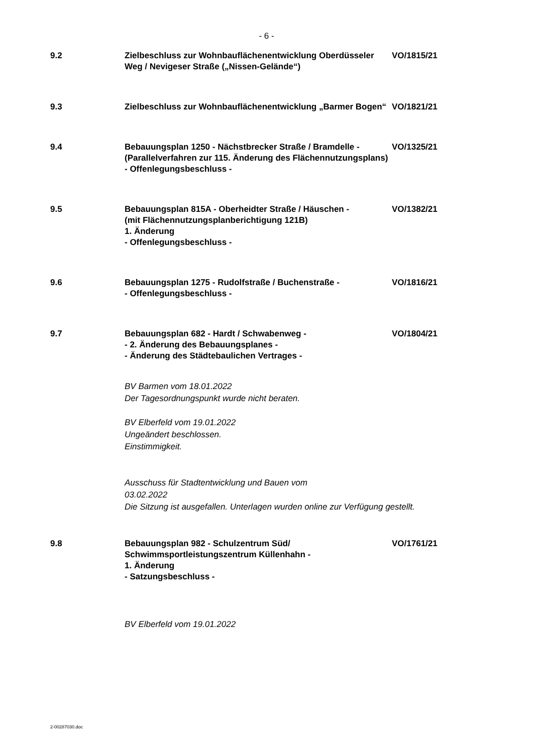- 6 -
9.2 Zielbeschluss zur Wohnbauflächenentwicklung Oberdüsseler Weg / Nevigeser Straße („Nissen-Gelände“)
VO/1815/21
9.3 Zielbeschluss zur Wohnbauflächenentwicklung „Barmer Bogen“
VO/1821/21
9.4 Bebauungsplan 1250 - Nächstbrecker Straße / Bramdelle -
(Parallelverfahren zur 115. Änderung des Flächennutzungsplans)
- Offenlegungsbeschluss -
VO/1325/21
9.5 Bebauungsplan 815A - Oberheidter Straße / Häuschen -
(mit Flächennutzungsplanberichtigung 121B)
1. Änderung
- Offenlegungsbeschluss -
VO/1382/21
9.6 Bebauungsplan 1275 - Rudolfstraße / Buchenstraße -
- Offenlegungsbeschluss -
VO/1816/21
9.7 Bebauungsplan 682 - Hardt / Schwabenweg -
- 2. Änderung des Bebauungsplanes -
- Änderung des Städtebaulichen Vertrages -
VO/1804/21
BV Barmen vom 18.01.2022
Der Tagesordnungspunkt wurde nicht beraten.
BV Elberfeld vom 19.01.2022
Ungeändert beschlossen.
Einstimmigkeit.
Ausschuss für Stadtentwicklung und Bauen vom
03.02.2022
Die Sitzung ist ausgefallen. Unterlagen wurden online zur Verfügung gestellt.
9.8 Bebauungsplan 982 - Schulzentrum Süd/ Schwimmsportleistungszentrum Küllenhahn -
1. Änderung
- Satzungsbeschluss -
VO/1761/21
BV Elberfeld vom 19.01.2022
2-00287030.doc